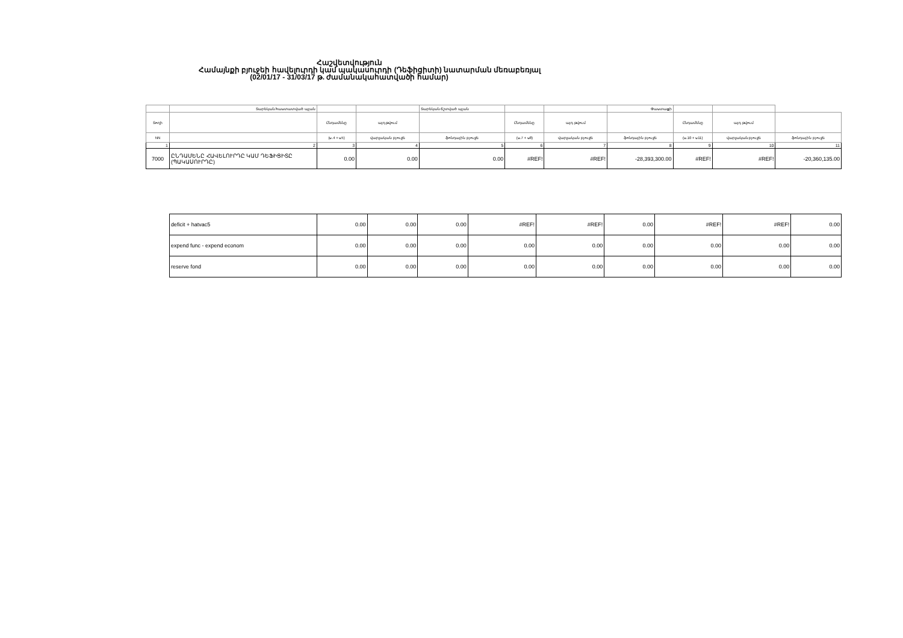Հաշվետվություն
Համայնքի բյուջեի հավելուրդի կամ պակասուրդի (Դեֆիցիտի) նատարման մեռաբեռյալ
(02/01/17 - 31/03/17 թ. ժամանակահատվածի համար)
| | Տարեկան հաստատված պլան | | | Տարեկան ճշտված պլան | | | Փաստացի | | | |
| Տողի | | Ընդամենը | այդ թվում | | Ընդամենը | այդ թվում | | Ընդամենը | այդ թվում | |
| NN | | (ս.4 + ս5) | վարչական բյուջե | ֆոնդային բյուջե | (ս.7 + ս8) | վարչական բյուջե | ֆոնդային բյուջե | (ս.10 + ս11) | վարչական բյուջե | ֆոնդային բյուջե |
| 1 | 2 | 3 | 4 | 5 | 6 | 7 | 8 | 9 | 10 | 11 |
| 7000 | ԸՆԴԱՄԵՆԸ ՀԱՎԵԼՈՒՐԴԸ ԿԱՄ ԴԵՖԻՑԻՏԸ (ՊԱԿԱՍՈՒՐԴԸ) | 0.00 | 0.00 | 0.00 | #REF! | #REF! | -28,393,300.00 | #REF! | #REF! | -20,360,135.00 |
| deficit + hatvac5 | 0.00 | 0.00 | 0.00 | #REF! | #REF! | 0.00 | #REF! | #REF! | 0.00 |
| expend func - expend econom | 0.00 | 0.00 | 0.00 | 0.00 | 0.00 | 0.00 | 0.00 | 0.00 | 0.00 |
| reserve fond | 0.00 | 0.00 | 0.00 | 0.00 | 0.00 | 0.00 | 0.00 | 0.00 | 0.00 |